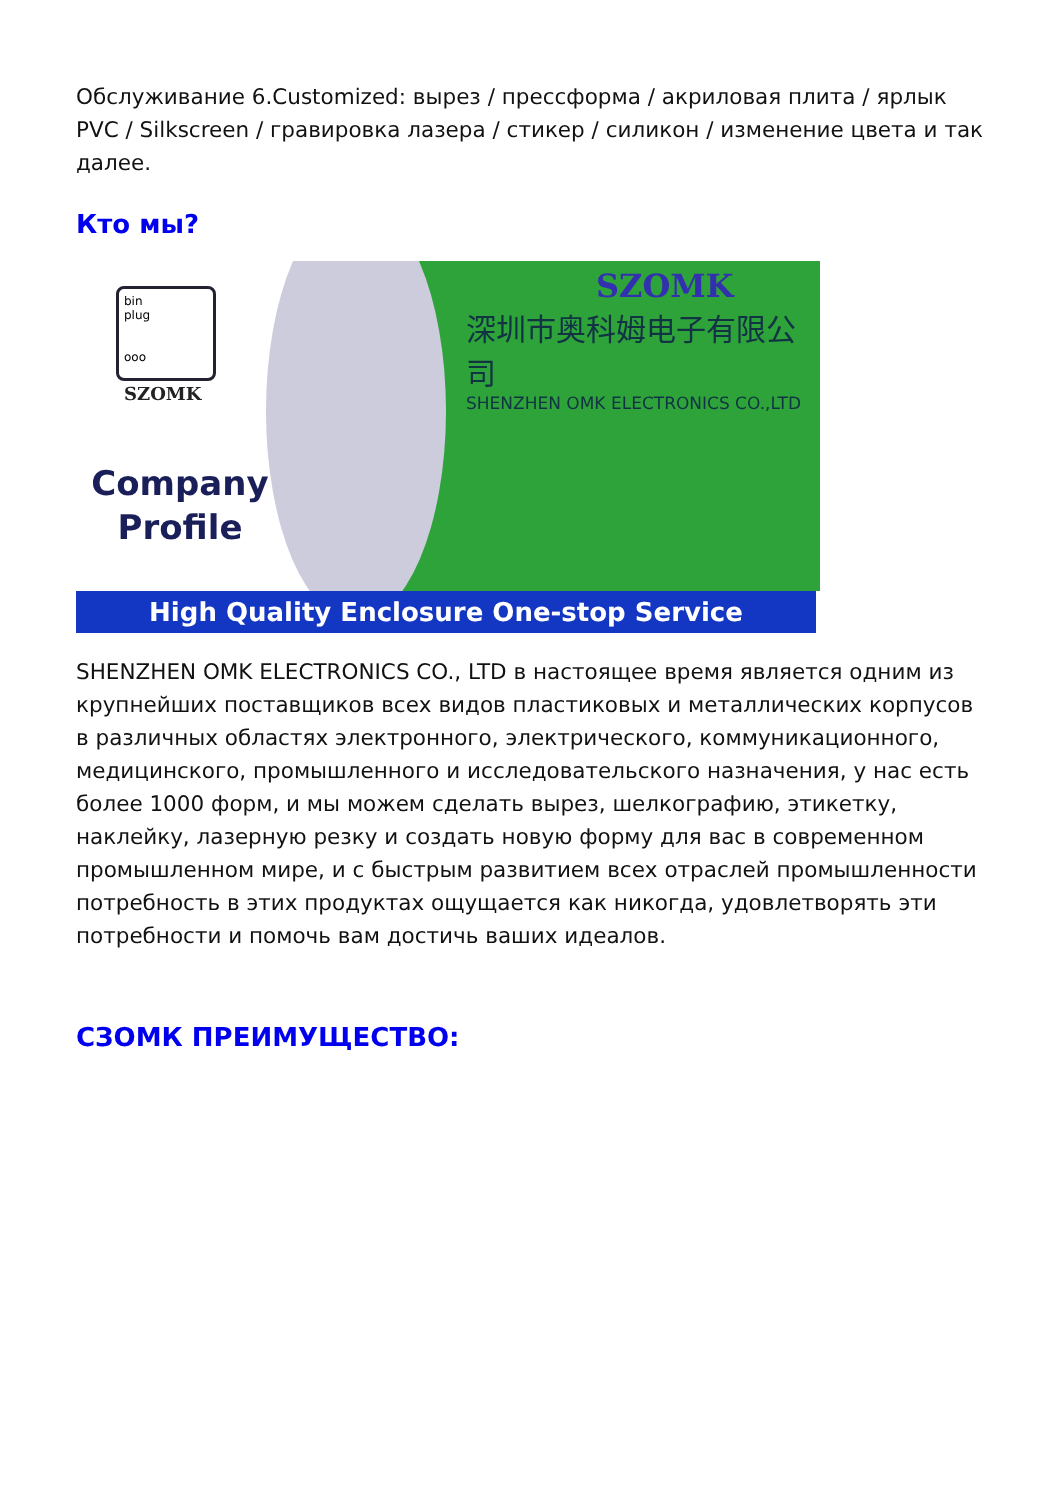Обслуживание 6.Customized: вырез / прессформа / акриловая плита / ярлык PVC / Silkscreen / гравировка лазера / стикер / силикон / изменение цвета и так далее.
Кто мы?
bin
plug
ooo
SZOMK
Company
Profile
SZOMK
深圳市奥科姆电子有限公司
SHENZHEN OMK ELECTRONICS CO.,LTD
High Quality Enclosure One-stop Service
SHENZHEN OMK ELECTRONICS CO., LTD в настоящее время является одним из крупнейших поставщиков всех видов пластиковых и металлических корпусов в различных областях электронного, электрического, коммуникационного, медицинского, промышленного и исследовательского назначения, у нас есть более 1000 форм, и мы можем сделать вырез, шелкографию, этикетку, наклейку, лазерную резку и создать новую форму для вас в современном промышленном мире, и с быстрым развитием всех отраслей промышленности потребность в этих продуктах ощущается как никогда, удовлетворять эти потребности и помочь вам достичь ваших идеалов.
СЗОМК ПРЕИМУЩЕСТВО: